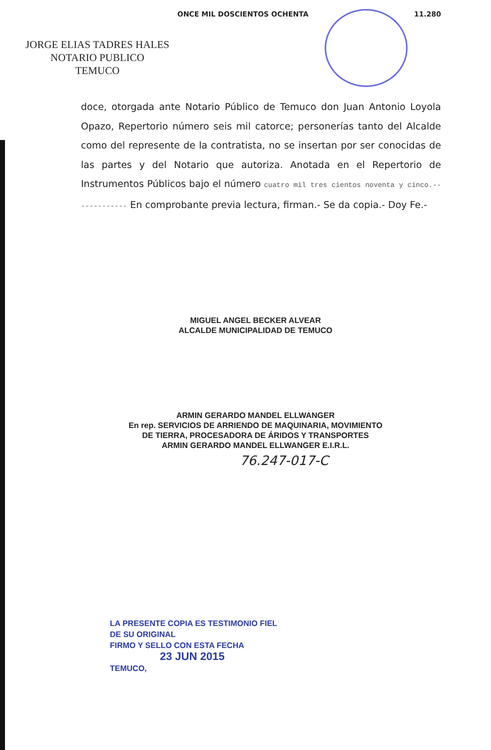ONCE MIL DOSCIENTOS OCHENTA 11.280
JORGE ELIAS TADRES HALES
NOTARIO PUBLICO
TEMUCO
doce, otorgada ante Notario Público de Temuco don Juan Antonio Loyola Opazo, Repertorio número seis mil catorce; personerías tanto del Alcalde como del represente de la contratista, no se insertan por ser conocidas de las partes y del Notario que autoriza. Anotada en el Repertorio de Instrumentos Públicos bajo el número cuatro mil tres cientos noventa y cinco.------------- En comprobante previa lectura, firman.- Se da copia.- Doy Fe.-
MIGUEL ANGEL BECKER ALVEAR
ALCALDE MUNICIPALIDAD DE TEMUCO
ARMIN GERARDO MANDEL ELLWANGER
En rep. SERVICIOS DE ARRIENDO DE MAQUINARIA, MOVIMIENTO
DE TIERRA, PROCESADORA DE ÁRIDOS Y TRANSPORTES
ARMIN GERARDO MANDEL ELLWANGER E.I.R.L.
76.247-017-C
LA PRESENTE COPIA ES TESTIMONIO FIEL
DE SU ORIGINAL
FIRMO Y SELLO CON ESTA FECHA
23 JUN 2015
TEMUCO,